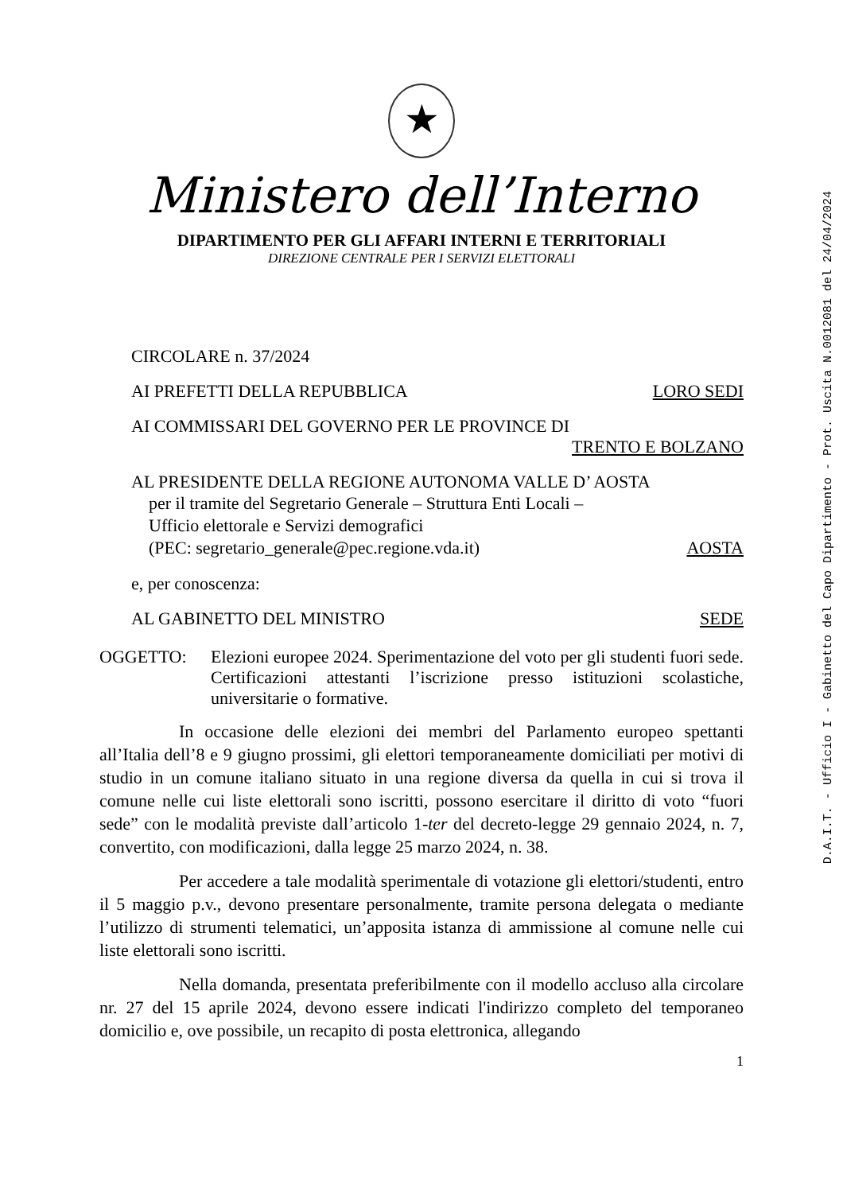★
Ministero dell’Interno
DIPARTIMENTO PER GLI AFFARI INTERNI E TERRITORIALI
DIREZIONE CENTRALE PER I SERVIZI ELETTORALI
CIRCOLARE n. 37/2024
AI PREFETTI DELLA REPUBBLICA LORO SEDI
AI COMMISSARI DEL GOVERNO PER LE PROVINCE DI
TRENTO E BOLZANO
AL PRESIDENTE DELLA REGIONE AUTONOMA VALLE D’ AOSTA
per il tramite del Segretario Generale – Struttura Enti Locali –
Ufficio elettorale e Servizi demografici
(PEC: segretario_generale@pec.regione.vda.it) AOSTA
e, per conoscenza:
AL GABINETTO DEL MINISTRO SEDE
OGGETTO: Elezioni europee 2024. Sperimentazione del voto per gli studenti fuori sede. Certificazioni attestanti l’iscrizione presso istituzioni scolastiche, universitarie o formative.
In occasione delle elezioni dei membri del Parlamento europeo spettanti all’Italia dell’8 e 9 giugno prossimi, gli elettori temporaneamente domiciliati per motivi di studio in un comune italiano situato in una regione diversa da quella in cui si trova il comune nelle cui liste elettorali sono iscritti, possono esercitare il diritto di voto “fuori sede” con le modalità previste dall’articolo 1-ter del decreto-legge 29 gennaio 2024, n. 7, convertito, con modificazioni, dalla legge 25 marzo 2024, n. 38.
Per accedere a tale modalità sperimentale di votazione gli elettori/studenti, entro il 5 maggio p.v., devono presentare personalmente, tramite persona delegata o mediante l’utilizzo di strumenti telematici, un’apposita istanza di ammissione al comune nelle cui liste elettorali sono iscritti.
Nella domanda, presentata preferibilmente con il modello accluso alla circolare nr. 27 del 15 aprile 2024, devono essere indicati l'indirizzo completo del temporaneo domicilio e, ove possibile, un recapito di posta elettronica, allegando
1
D.A.I.T. - Ufficio I - Gabinetto del Capo Dipartimento - Prot. Uscita N.0012081 del 24/04/2024